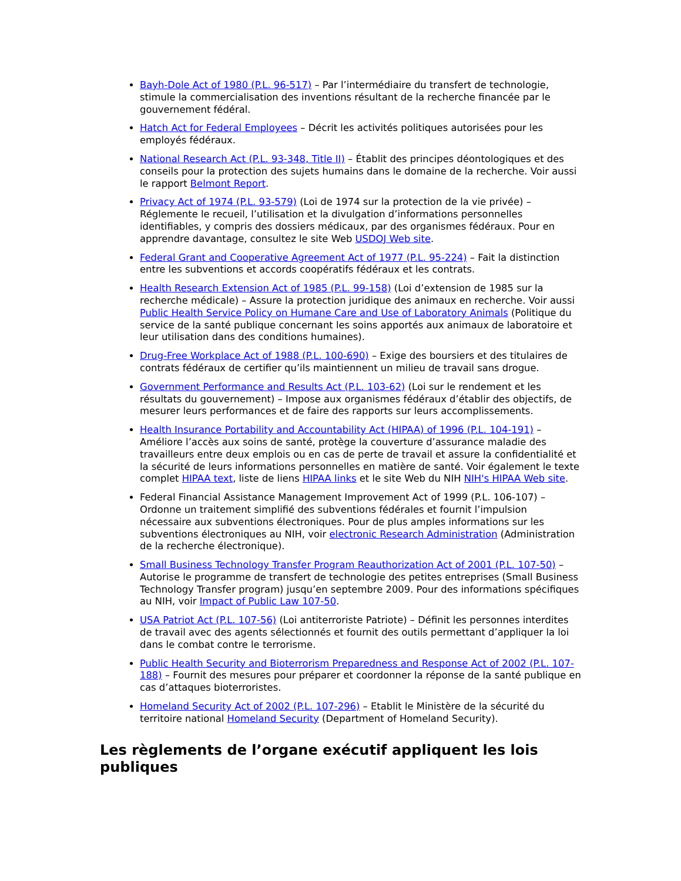Bayh-Dole Act of 1980 (P.L. 96-517) – Par l’intermédiaire du transfert de technologie, stimule la commercialisation des inventions résultant de la recherche financée par le gouvernement fédéral.
Hatch Act for Federal Employees – Décrit les activités politiques autorisées pour les employés fédéraux.
National Research Act (P.L. 93-348, Title II) – Établit des principes déontologiques et des conseils pour la protection des sujets humains dans le domaine de la recherche. Voir aussi le rapport Belmont Report.
Privacy Act of 1974 (P.L. 93-579) (Loi de 1974 sur la protection de la vie privée) – Réglemente le recueil, l’utilisation et la divulgation d’informations personnelles identifiables, y compris des dossiers médicaux, par des organismes fédéraux. Pour en apprendre davantage, consultez le site Web USDOJ Web site.
Federal Grant and Cooperative Agreement Act of 1977 (P.L. 95-224) – Fait la distinction entre les subventions et accords coopératifs fédéraux et les contrats.
Health Research Extension Act of 1985 (P.L. 99-158) (Loi d’extension de 1985 sur la recherche médicale) – Assure la protection juridique des animaux en recherche. Voir aussi Public Health Service Policy on Humane Care and Use of Laboratory Animals (Politique du service de la santé publique concernant les soins apportés aux animaux de laboratoire et leur utilisation dans des conditions humaines).
Drug-Free Workplace Act of 1988 (P.L. 100-690) – Exige des boursiers et des titulaires de contrats fédéraux de certifier qu’ils maintiennent un milieu de travail sans drogue.
Government Performance and Results Act (P.L. 103-62) (Loi sur le rendement et les résultats du gouvernement) – Impose aux organismes fédéraux d’établir des objectifs, de mesurer leurs performances et de faire des rapports sur leurs accomplissements.
Health Insurance Portability and Accountability Act (HIPAA) of 1996 (P.L. 104-191) – Améliore l’accès aux soins de santé, protège la couverture d’assurance maladie des travailleurs entre deux emplois ou en cas de perte de travail et assure la confidentialité et la sécurité de leurs informations personnelles en matière de santé. Voir également le texte complet HIPAA text, liste de liens HIPAA links et le site Web du NIH NIH's HIPAA Web site.
Federal Financial Assistance Management Improvement Act of 1999 (P.L. 106-107) – Ordonne un traitement simplifié des subventions fédérales et fournit l’impulsion nécessaire aux subventions électroniques. Pour de plus amples informations sur les subventions électroniques au NIH, voir electronic Research Administration (Administration de la recherche électronique).
Small Business Technology Transfer Program Reauthorization Act of 2001 (P.L. 107-50) – Autorise le programme de transfert de technologie des petites entreprises (Small Business Technology Transfer program) jusqu’en septembre 2009. Pour des informations spécifiques au NIH, voir Impact of Public Law 107-50.
USA Patriot Act (P.L. 107-56) (Loi antiterroriste Patriote) – Définit les personnes interdites de travail avec des agents sélectionnés et fournit des outils permettant d’appliquer la loi dans le combat contre le terrorisme.
Public Health Security and Bioterrorism Preparedness and Response Act of 2002 (P.L. 107-188) – Fournit des mesures pour préparer et coordonner la réponse de la santé publique en cas d’attaques bioterroristes.
Homeland Security Act of 2002 (P.L. 107-296) – Etablit le Ministère de la sécurité du territoire national Homeland Security (Department of Homeland Security).
Les règlements de l’organe exécutif appliquent les lois publiques